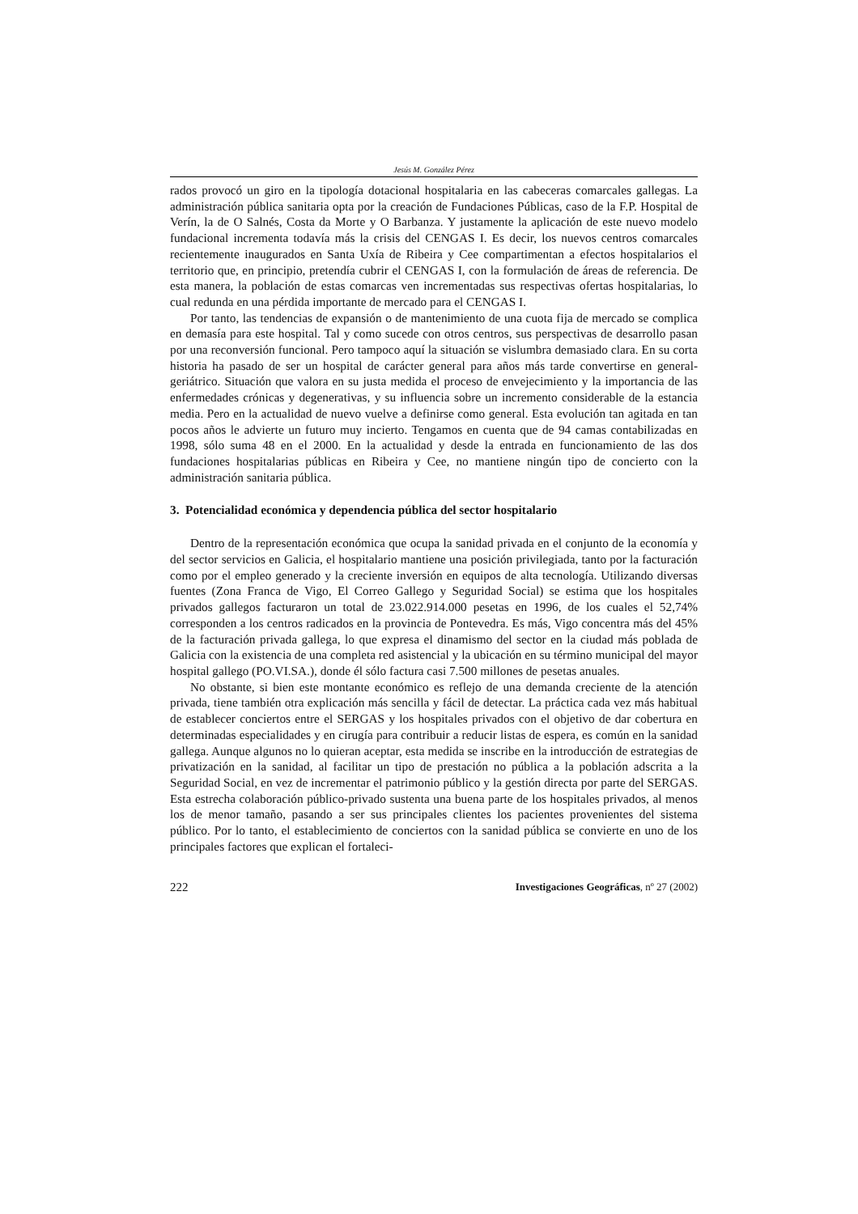Jesús M. González Pérez
rados provocó un giro en la tipología dotacional hospitalaria en las cabeceras comarcales gallegas. La administración pública sanitaria opta por la creación de Fundaciones Públicas, caso de la F.P. Hospital de Verín, la de O Salnés, Costa da Morte y O Barbanza. Y justamente la aplicación de este nuevo modelo fundacional incrementa todavía más la crisis del CENGAS I. Es decir, los nuevos centros comarcales recientemente inaugurados en Santa Uxía de Ribeira y Cee compartimentan a efectos hospitalarios el territorio que, en principio, pretendía cubrir el CENGAS I, con la formulación de áreas de referencia. De esta manera, la población de estas comarcas ven incrementadas sus respectivas ofertas hospitalarias, lo cual redunda en una pérdida importante de mercado para el CENGAS I.
Por tanto, las tendencias de expansión o de mantenimiento de una cuota fija de mercado se complica en demasía para este hospital. Tal y como sucede con otros centros, sus perspectivas de desarrollo pasan por una reconversión funcional. Pero tampoco aquí la situación se vislumbra demasiado clara. En su corta historia ha pasado de ser un hospital de carácter general para años más tarde convertirse en general-geriátrico. Situación que valora en su justa medida el proceso de envejecimiento y la importancia de las enfermedades crónicas y degenerativas, y su influencia sobre un incremento considerable de la estancia media. Pero en la actualidad de nuevo vuelve a definirse como general. Esta evolución tan agitada en tan pocos años le advierte un futuro muy incierto. Tengamos en cuenta que de 94 camas contabilizadas en 1998, sólo suma 48 en el 2000. En la actualidad y desde la entrada en funcionamiento de las dos fundaciones hospitalarias públicas en Ribeira y Cee, no mantiene ningún tipo de concierto con la administración sanitaria pública.
3. Potencialidad económica y dependencia pública del sector hospitalario
Dentro de la representación económica que ocupa la sanidad privada en el conjunto de la economía y del sector servicios en Galicia, el hospitalario mantiene una posición privilegiada, tanto por la facturación como por el empleo generado y la creciente inversión en equipos de alta tecnología. Utilizando diversas fuentes (Zona Franca de Vigo, El Correo Gallego y Seguridad Social) se estima que los hospitales privados gallegos facturaron un total de 23.022.914.000 pesetas en 1996, de los cuales el 52,74% corresponden a los centros radicados en la provincia de Pontevedra. Es más, Vigo concentra más del 45% de la facturación privada gallega, lo que expresa el dinamismo del sector en la ciudad más poblada de Galicia con la existencia de una completa red asistencial y la ubicación en su término municipal del mayor hospital gallego (PO.VI.SA.), donde él sólo factura casi 7.500 millones de pesetas anuales.
No obstante, si bien este montante económico es reflejo de una demanda creciente de la atención privada, tiene también otra explicación más sencilla y fácil de detectar. La práctica cada vez más habitual de establecer conciertos entre el SERGAS y los hospitales privados con el objetivo de dar cobertura en determinadas especialidades y en cirugía para contribuir a reducir listas de espera, es común en la sanidad gallega. Aunque algunos no lo quieran aceptar, esta medida se inscribe en la introducción de estrategias de privatización en la sanidad, al facilitar un tipo de prestación no pública a la población adscrita a la Seguridad Social, en vez de incrementar el patrimonio público y la gestión directa por parte del SERGAS. Esta estrecha colaboración público-privado sustenta una buena parte de los hospitales privados, al menos los de menor tamaño, pasando a ser sus principales clientes los pacientes provenientes del sistema público. Por lo tanto, el establecimiento de conciertos con la sanidad pública se convierte en uno de los principales factores que explican el fortaleci-
222 Investigaciones Geográficas, nº 27 (2002)